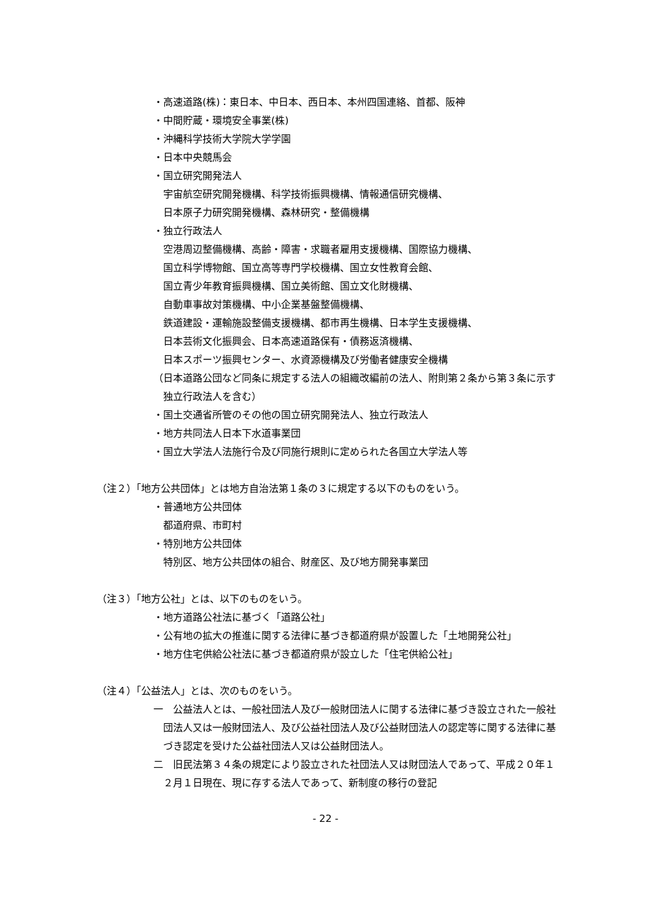・高速道路(株)：東日本、中日本、西日本、本州四国連絡、首都、阪神
・中間貯蔵・環境安全事業(株)
・沖縄科学技術大学院大学学園
・日本中央競馬会
・国立研究開発法人
宇宙航空研究開発機構、科学技術振興機構、情報通信研究機構、
日本原子力研究開発機構、森林研究・整備機構
・独立行政法人
空港周辺整備機構、高齢・障害・求職者雇用支援機構、国際協力機構、
国立科学博物館、国立高等専門学校機構、国立女性教育会館、
国立青少年教育振興機構、国立美術館、国立文化財機構、
自動車事故対策機構、中小企業基盤整備機構、
鉄道建設・運輸施設整備支援機構、都市再生機構、日本学生支援機構、
日本芸術文化振興会、日本高速道路保有・債務返済機構、
日本スポーツ振興センター、水資源機構及び労働者健康安全機構
（日本道路公団など同条に規定する法人の組織改編前の法人、附則第２条から第３条に示す独立行政法人を含む）
・国土交通省所管のその他の国立研究開発法人、独立行政法人
・地方共同法人日本下水道事業団
・国立大学法人法施行令及び同施行規則に定められた各国立大学法人等
（注２）「地方公共団体」とは地方自治法第１条の３に規定する以下のものをいう。
・普通地方公共団体
都道府県、市町村
・特別地方公共団体
特別区、地方公共団体の組合、財産区、及び地方開発事業団
（注３）「地方公社」とは、以下のものをいう。
・地方道路公社法に基づく「道路公社」
・公有地の拡大の推進に関する法律に基づき都道府県が設置した「土地開発公社」
・地方住宅供給公社法に基づき都道府県が設立した「住宅供給公社」
（注４）「公益法人」とは、次のものをいう。
一　公益法人とは、一般社団法人及び一般財団法人に関する法律に基づき設立された一般社団法人又は一般財団法人、及び公益社団法人及び公益財団法人の認定等に関する法律に基づき認定を受けた公益社団法人又は公益財団法人。
二　旧民法第３４条の規定により設立された社団法人又は財団法人であって、平成２０年１２月１日現在、現に存する法人であって、新制度の移行の登記
- 22 -